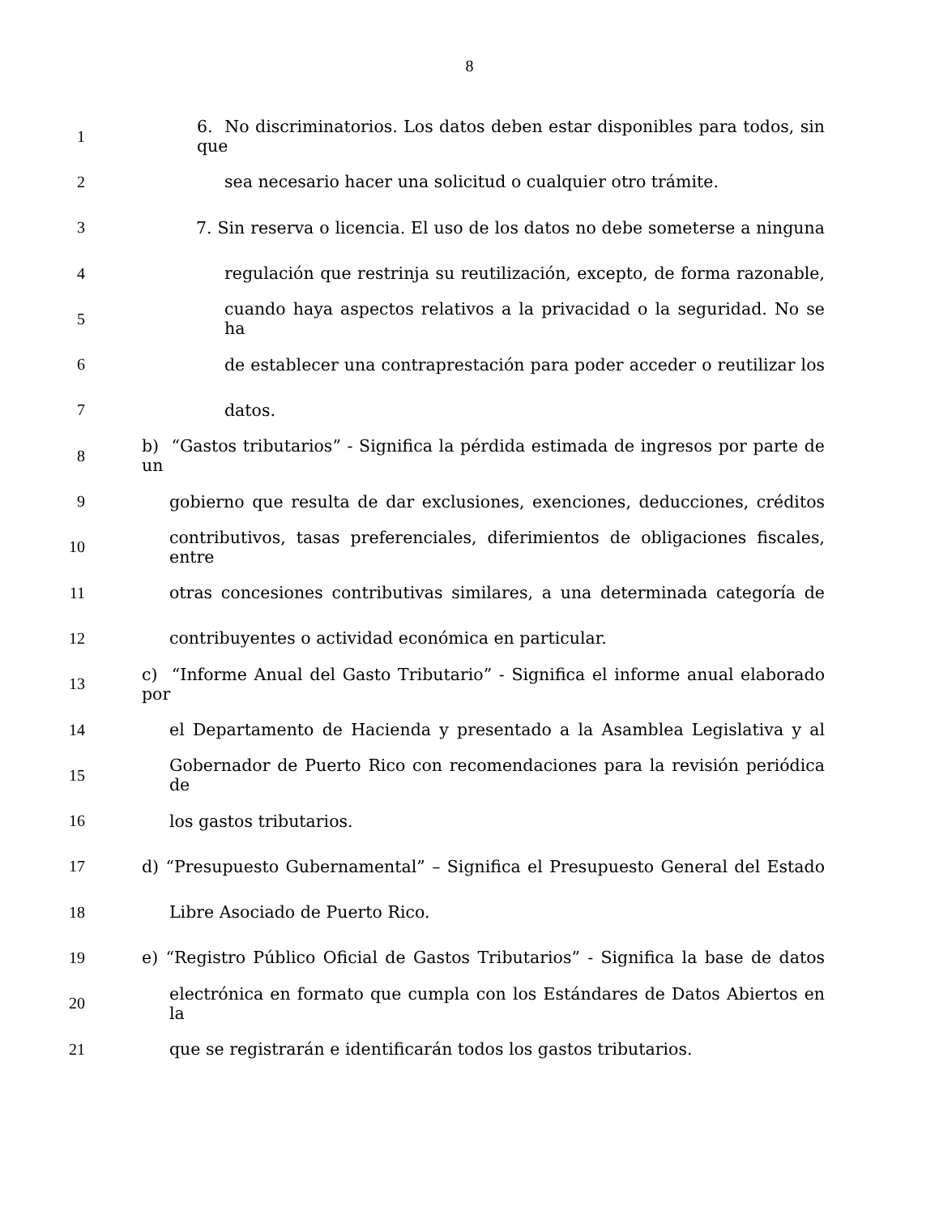8
1 6. No discriminatorios. Los datos deben estar disponibles para todos, sin que
2 sea necesario hacer una solicitud o cualquier otro trámite.
3 7. Sin reserva o licencia. El uso de los datos no debe someterse a ninguna
4 regulación que restrinja su reutilización, excepto, de forma razonable,
5 cuando haya aspectos relativos a la privacidad o la seguridad. No se ha
6 de establecer una contraprestación para poder acceder o reutilizar los
7 datos.
8 b) “Gastos tributarios” - Significa la pérdida estimada de ingresos por parte de un
9 gobierno que resulta de dar exclusiones, exenciones, deducciones, créditos
10 contributivos, tasas preferenciales, diferimientos de obligaciones fiscales, entre
11 otras concesiones contributivas similares, a una determinada categoría de
12 contribuyentes o actividad económica en particular.
13 c) “Informe Anual del Gasto Tributario” - Significa el informe anual elaborado por
14 el Departamento de Hacienda y presentado a la Asamblea Legislativa y al
15 Gobernador de Puerto Rico con recomendaciones para la revisión periódica de
16 los gastos tributarios.
17 d) “Presupuesto Gubernamental” – Significa el Presupuesto General del Estado
18 Libre Asociado de Puerto Rico.
19 e) “Registro Público Oficial de Gastos Tributarios” - Significa la base de datos
20 electrónica en formato que cumpla con los Estándares de Datos Abiertos en la
21 que se registrarán e identificarán todos los gastos tributarios.